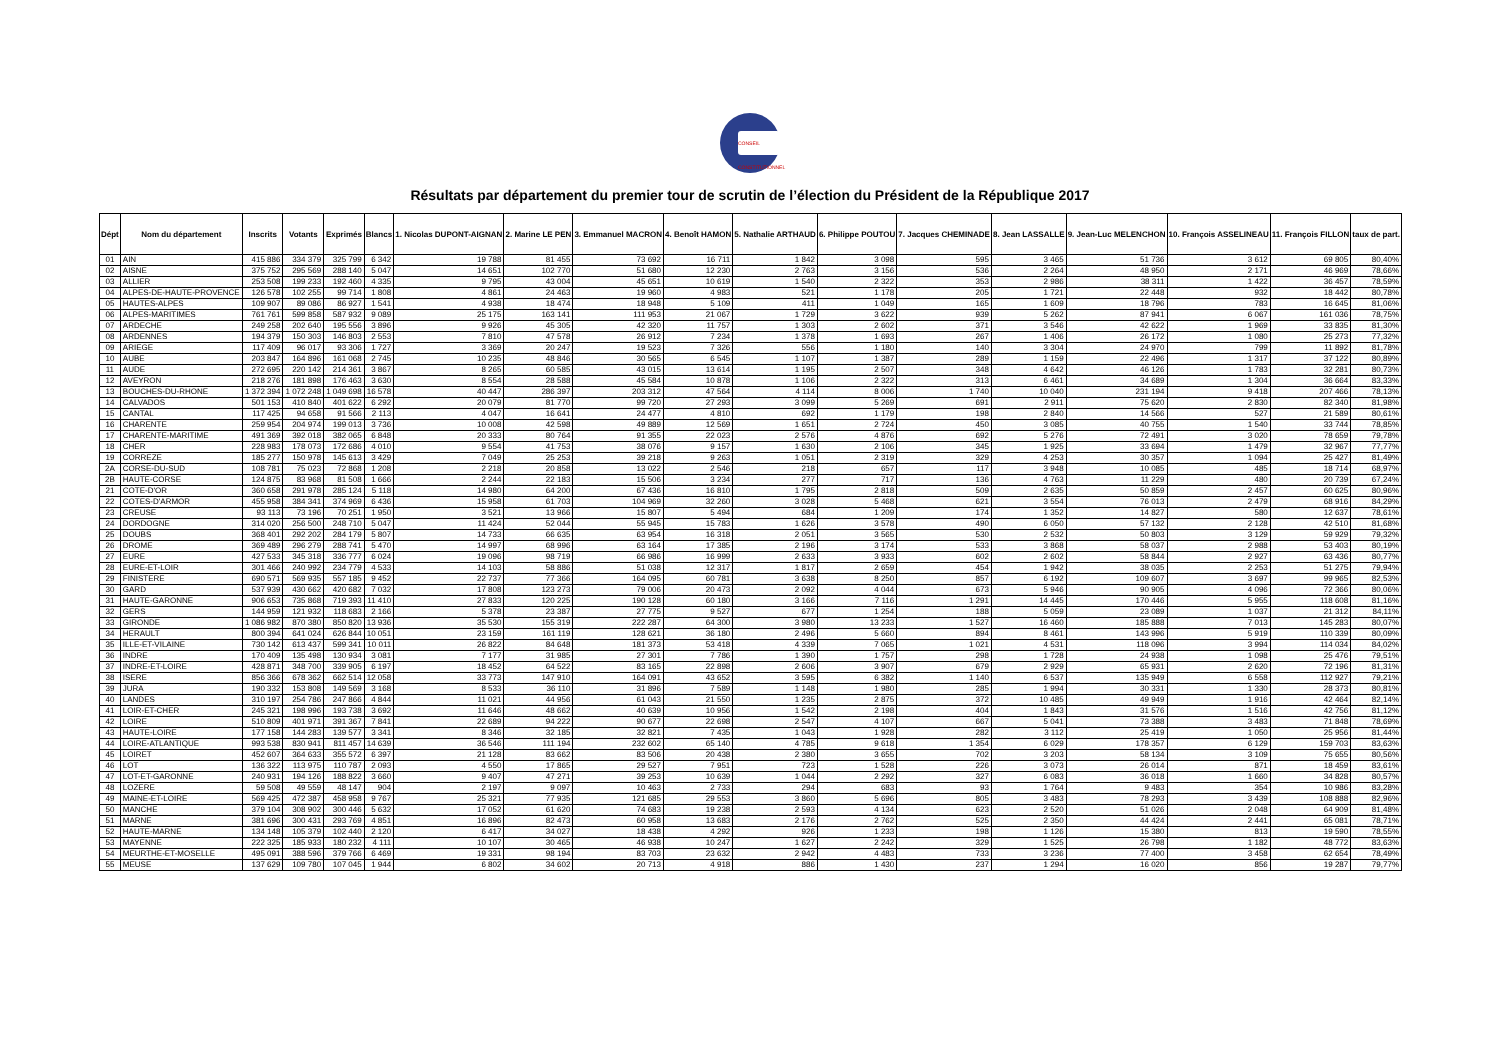CONSEIL CONSTITUTIONNEL
Résultats par département du premier tour de scrutin de l’élection du Président de la République 2017
| Dépt | Nom du département | Inscrits | Votants | Exprimés | Blancs | 1. Nicolas DUPONT-AIGNAN | 2. Marine LE PEN | 3. Emmanuel MACRON | 4. Benoît HAMON | 5. Nathalie ARTHAUD | 6. Philippe POUTOU | 7. Jacques CHEMINADE | 8. Jean LASSALLE | 9. Jean-Luc MELENCHON | 10. François ASSELINEAU | 11. François FILLON | taux de part. |
| --- | --- | --- | --- | --- | --- | --- | --- | --- | --- | --- | --- | --- | --- | --- | --- | --- | --- |
| 01 | AIN | 415 886 | 334 379 | 325 799 | 6 342 | 19 788 | 81 455 | 73 692 | 16 711 | 1 842 | 3 098 | 595 | 3 465 | 51 736 | 3 612 | 69 805 | 80,40% |
| 02 | AISNE | 375 752 | 295 569 | 288 140 | 5 047 | 14 651 | 102 770 | 51 680 | 12 230 | 2 763 | 3 156 | 536 | 2 264 | 48 950 | 2 171 | 46 969 | 78,66% |
| 03 | ALLIER | 253 508 | 199 233 | 192 460 | 4 335 | 9 795 | 43 004 | 45 651 | 10 619 | 1 540 | 2 322 | 353 | 2 986 | 38 311 | 1 422 | 36 457 | 78,59% |
| 04 | ALPES-DE-HAUTE-PROVENCE | 126 578 | 102 255 | 99 714 | 1 808 | 4 861 | 24 463 | 19 960 | 4 983 | 521 | 1 178 | 205 | 1 721 | 22 448 | 932 | 18 442 | 80,78% |
| 05 | HAUTES-ALPES | 109 907 | 89 086 | 86 927 | 1 541 | 4 938 | 18 474 | 18 948 | 5 109 | 411 | 1 049 | 165 | 1 609 | 18 796 | 783 | 16 645 | 81,06% |
| 06 | ALPES-MARITIMES | 761 761 | 599 858 | 587 932 | 9 089 | 25 175 | 163 141 | 111 953 | 21 067 | 1 729 | 3 622 | 939 | 5 262 | 87 941 | 6 067 | 161 036 | 78,75% |
| 07 | ARDECHE | 249 258 | 202 640 | 195 556 | 3 896 | 9 926 | 45 305 | 42 320 | 11 757 | 1 303 | 2 602 | 371 | 3 546 | 42 622 | 1 969 | 33 835 | 81,30% |
| 08 | ARDENNES | 194 379 | 150 303 | 146 803 | 2 553 | 7 810 | 47 578 | 26 912 | 7 234 | 1 378 | 1 693 | 267 | 1 406 | 26 172 | 1 080 | 25 273 | 77,32% |
| 09 | ARIEGE | 117 409 | 96 017 | 93 306 | 1 727 | 3 369 | 20 247 | 19 523 | 7 326 | 556 | 1 180 | 140 | 3 304 | 24 970 | 799 | 11 892 | 81,78% |
| 10 | AUBE | 203 847 | 164 896 | 161 068 | 2 745 | 10 235 | 48 846 | 30 565 | 6 545 | 1 107 | 1 387 | 289 | 1 159 | 22 496 | 1 317 | 37 122 | 80,89% |
| 11 | AUDE | 272 695 | 220 142 | 214 361 | 3 867 | 8 265 | 60 585 | 43 015 | 13 614 | 1 195 | 2 507 | 348 | 4 642 | 46 126 | 1 783 | 32 281 | 80,73% |
| 12 | AVEYRON | 218 276 | 181 898 | 176 463 | 3 630 | 8 554 | 28 588 | 45 584 | 10 878 | 1 106 | 2 322 | 313 | 6 461 | 34 689 | 1 304 | 36 664 | 83,33% |
| 13 | BOUCHES-DU-RHONE | 1 372 394 | 1 072 248 | 1 049 698 | 16 578 | 40 447 | 286 397 | 203 312 | 47 564 | 4 114 | 8 006 | 1 740 | 10 040 | 231 194 | 9 418 | 207 466 | 78,13% |
| 14 | CALVADOS | 501 153 | 410 840 | 401 622 | 6 292 | 20 079 | 81 770 | 99 720 | 27 293 | 3 099 | 5 269 | 691 | 2 911 | 75 620 | 2 830 | 82 340 | 81,98% |
| 15 | CANTAL | 117 425 | 94 658 | 91 566 | 2 113 | 4 047 | 16 641 | 24 477 | 4 810 | 692 | 1 179 | 198 | 2 840 | 14 566 | 527 | 21 589 | 80,61% |
| 16 | CHARENTE | 259 954 | 204 974 | 199 013 | 3 736 | 10 008 | 42 598 | 49 889 | 12 569 | 1 651 | 2 724 | 450 | 3 085 | 40 755 | 1 540 | 33 744 | 78,85% |
| 17 | CHARENTE-MARITIME | 491 369 | 392 018 | 382 065 | 6 848 | 20 333 | 80 764 | 91 355 | 22 023 | 2 576 | 4 876 | 692 | 5 276 | 72 491 | 3 020 | 78 659 | 79,78% |
| 18 | CHER | 228 983 | 178 073 | 172 686 | 4 010 | 9 554 | 41 753 | 38 076 | 9 157 | 1 630 | 2 106 | 345 | 1 925 | 33 694 | 1 479 | 32 967 | 77,77% |
| 19 | CORREZE | 185 277 | 150 978 | 145 613 | 3 429 | 7 049 | 25 253 | 39 218 | 9 263 | 1 051 | 2 319 | 329 | 4 253 | 30 357 | 1 094 | 25 427 | 81,49% |
| 2A | CORSE-DU-SUD | 108 781 | 75 023 | 72 868 | 1 208 | 2 218 | 20 858 | 13 022 | 2 546 | 218 | 657 | 117 | 3 948 | 10 085 | 485 | 18 714 | 68,97% |
| 2B | HAUTE-CORSE | 124 875 | 83 968 | 81 508 | 1 666 | 2 244 | 22 183 | 15 506 | 3 234 | 277 | 717 | 136 | 4 763 | 11 229 | 480 | 20 739 | 67,24% |
| 21 | COTE-D'OR | 360 658 | 291 978 | 285 124 | 5 118 | 14 980 | 64 200 | 67 436 | 16 810 | 1 795 | 2 818 | 509 | 2 635 | 50 859 | 2 457 | 60 625 | 80,96% |
| 22 | COTES-D'ARMOR | 455 958 | 384 341 | 374 969 | 6 436 | 15 958 | 61 703 | 104 969 | 32 260 | 3 028 | 5 468 | 621 | 3 554 | 76 013 | 2 479 | 68 916 | 84,29% |
| 23 | CREUSE | 93 113 | 73 196 | 70 251 | 1 950 | 3 521 | 13 966 | 15 807 | 5 494 | 684 | 1 209 | 174 | 1 352 | 14 827 | 580 | 12 637 | 78,61% |
| 24 | DORDOGNE | 314 020 | 256 500 | 248 710 | 5 047 | 11 424 | 52 044 | 55 945 | 15 783 | 1 626 | 3 578 | 490 | 6 050 | 57 132 | 2 128 | 42 510 | 81,68% |
| 25 | DOUBS | 368 401 | 292 202 | 284 179 | 5 807 | 14 733 | 66 635 | 63 954 | 16 318 | 2 051 | 3 565 | 530 | 2 532 | 50 803 | 3 129 | 59 929 | 79,32% |
| 26 | DROME | 369 489 | 296 279 | 288 741 | 5 470 | 14 997 | 68 996 | 63 164 | 17 385 | 2 196 | 3 174 | 533 | 3 868 | 58 037 | 2 988 | 53 403 | 80,19% |
| 27 | EURE | 427 533 | 345 318 | 336 777 | 6 024 | 19 096 | 98 719 | 66 986 | 16 999 | 2 633 | 3 933 | 602 | 2 602 | 58 844 | 2 927 | 63 436 | 80,77% |
| 28 | EURE-ET-LOIR | 301 466 | 240 992 | 234 779 | 4 533 | 14 103 | 58 886 | 51 038 | 12 317 | 1 817 | 2 659 | 454 | 1 942 | 38 035 | 2 253 | 51 275 | 79,94% |
| 29 | FINISTERE | 690 571 | 569 935 | 557 185 | 9 452 | 22 737 | 77 366 | 164 095 | 60 781 | 3 638 | 8 250 | 857 | 6 192 | 109 607 | 3 697 | 99 965 | 82,53% |
| 30 | GARD | 537 939 | 430 662 | 420 682 | 7 032 | 17 808 | 123 273 | 79 006 | 20 473 | 2 092 | 4 044 | 673 | 5 946 | 90 905 | 4 096 | 72 366 | 80,06% |
| 31 | HAUTE-GARONNE | 906 653 | 735 868 | 719 393 | 11 410 | 27 833 | 120 225 | 190 128 | 60 180 | 3 166 | 7 116 | 1 291 | 14 445 | 170 446 | 5 955 | 118 608 | 81,16% |
| 32 | GERS | 144 959 | 121 932 | 118 683 | 2 166 | 5 378 | 23 387 | 27 775 | 9 527 | 677 | 1 254 | 188 | 5 059 | 23 089 | 1 037 | 21 312 | 84,11% |
| 33 | GIRONDE | 1 086 982 | 870 380 | 850 820 | 13 936 | 35 530 | 155 319 | 222 287 | 64 300 | 3 980 | 13 233 | 1 527 | 16 460 | 185 888 | 7 013 | 145 283 | 80,07% |
| 34 | HERAULT | 800 394 | 641 024 | 626 844 | 10 051 | 23 159 | 161 119 | 128 621 | 36 180 | 2 496 | 5 660 | 894 | 8 461 | 143 996 | 5 919 | 110 339 | 80,09% |
| 35 | ILLE-ET-VILAINE | 730 142 | 613 437 | 599 341 | 10 011 | 26 822 | 84 648 | 181 373 | 53 418 | 4 339 | 7 065 | 1 021 | 4 531 | 118 096 | 3 994 | 114 034 | 84,02% |
| 36 | INDRE | 170 409 | 135 498 | 130 934 | 3 081 | 7 177 | 31 985 | 27 301 | 7 786 | 1 390 | 1 757 | 298 | 1 728 | 24 938 | 1 098 | 25 476 | 79,51% |
| 37 | INDRE-ET-LOIRE | 428 871 | 348 700 | 339 905 | 6 197 | 18 452 | 64 522 | 83 165 | 22 898 | 2 606 | 3 907 | 679 | 2 929 | 65 931 | 2 620 | 72 196 | 81,31% |
| 38 | ISERE | 856 366 | 678 362 | 662 514 | 12 058 | 33 773 | 147 910 | 164 091 | 43 652 | 3 595 | 6 382 | 1 140 | 6 537 | 135 949 | 6 558 | 112 927 | 79,21% |
| 39 | JURA | 190 332 | 153 808 | 149 569 | 3 168 | 8 533 | 36 110 | 31 896 | 7 589 | 1 148 | 1 980 | 285 | 1 994 | 30 331 | 1 330 | 28 373 | 80,81% |
| 40 | LANDES | 310 197 | 254 786 | 247 866 | 4 844 | 11 021 | 44 956 | 61 043 | 21 550 | 1 235 | 2 875 | 372 | 10 485 | 49 949 | 1 916 | 42 464 | 82,14% |
| 41 | LOIR-ET-CHER | 245 321 | 198 996 | 193 738 | 3 692 | 11 646 | 48 662 | 40 639 | 10 956 | 1 542 | 2 198 | 404 | 1 843 | 31 576 | 1 516 | 42 756 | 81,12% |
| 42 | LOIRE | 510 809 | 401 971 | 391 367 | 7 841 | 22 689 | 94 222 | 90 677 | 22 698 | 2 547 | 4 107 | 667 | 5 041 | 73 388 | 3 483 | 71 848 | 78,69% |
| 43 | HAUTE-LOIRE | 177 158 | 144 283 | 139 577 | 3 341 | 8 346 | 32 185 | 32 821 | 7 435 | 1 043 | 1 928 | 282 | 3 112 | 25 419 | 1 050 | 25 956 | 81,44% |
| 44 | LOIRE-ATLANTIQUE | 993 538 | 830 941 | 811 457 | 14 639 | 36 546 | 111 194 | 232 602 | 65 140 | 4 785 | 9 618 | 1 354 | 6 029 | 178 357 | 6 129 | 159 703 | 83,63% |
| 45 | LOIRET | 452 607 | 364 633 | 355 572 | 6 397 | 21 128 | 83 662 | 83 506 | 20 438 | 2 380 | 3 655 | 702 | 3 203 | 58 134 | 3 109 | 75 655 | 80,56% |
| 46 | LOT | 136 322 | 113 975 | 110 787 | 2 093 | 4 550 | 17 865 | 29 527 | 7 951 | 723 | 1 528 | 226 | 3 073 | 26 014 | 871 | 18 459 | 83,61% |
| 47 | LOT-ET-GARONNE | 240 931 | 194 126 | 188 822 | 3 660 | 9 407 | 47 271 | 39 253 | 10 639 | 1 044 | 2 292 | 327 | 6 083 | 36 018 | 1 660 | 34 828 | 80,57% |
| 48 | LOZERE | 59 508 | 49 559 | 48 147 | 904 | 2 197 | 9 097 | 10 463 | 2 733 | 294 | 683 | 93 | 1 764 | 9 483 | 354 | 10 986 | 83,28% |
| 49 | MAINE-ET-LOIRE | 569 425 | 472 387 | 458 958 | 9 767 | 25 321 | 77 935 | 121 685 | 29 553 | 3 860 | 5 696 | 805 | 3 483 | 78 293 | 3 439 | 108 888 | 82,96% |
| 50 | MANCHE | 379 104 | 308 902 | 300 446 | 5 632 | 17 052 | 61 620 | 74 683 | 19 238 | 2 593 | 4 134 | 623 | 2 520 | 51 026 | 2 048 | 64 909 | 81,48% |
| 51 | MARNE | 381 696 | 300 431 | 293 769 | 4 851 | 16 896 | 82 473 | 60 958 | 13 683 | 2 176 | 2 762 | 525 | 2 350 | 44 424 | 2 441 | 65 081 | 78,71% |
| 52 | HAUTE-MARNE | 134 148 | 105 379 | 102 440 | 2 120 | 6 417 | 34 027 | 18 438 | 4 292 | 926 | 1 233 | 198 | 1 126 | 15 380 | 813 | 19 590 | 78,55% |
| 53 | MAYENNE | 222 325 | 185 933 | 180 232 | 4 111 | 10 107 | 30 465 | 46 938 | 10 247 | 1 627 | 2 242 | 329 | 1 525 | 26 798 | 1 182 | 48 772 | 83,63% |
| 54 | MEURTHE-ET-MOSELLE | 495 091 | 388 596 | 379 766 | 6 469 | 19 331 | 98 194 | 83 703 | 23 632 | 2 942 | 4 483 | 733 | 3 236 | 77 400 | 3 458 | 62 654 | 78,49% |
| 55 | MEUSE | 137 629 | 109 780 | 107 045 | 1 944 | 6 802 | 34 602 | 20 713 | 4 918 | 886 | 1 430 | 237 | 1 294 | 16 020 | 856 | 19 287 | 79,77% |